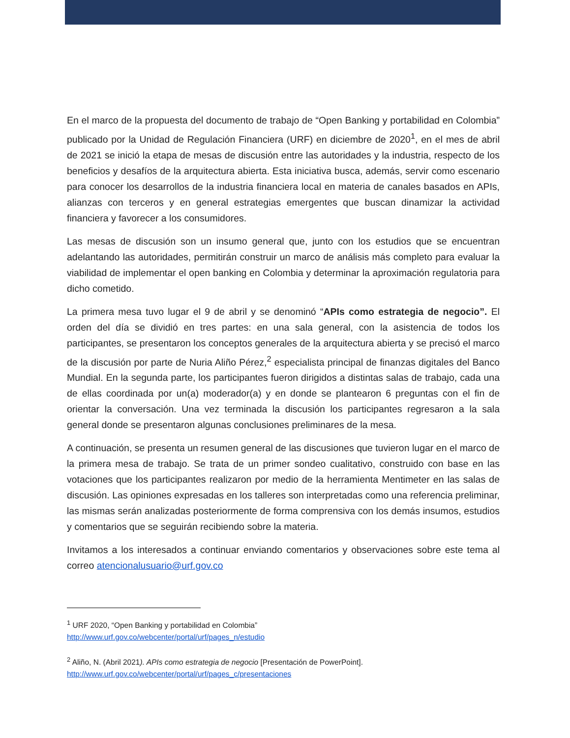En el marco de la propuesta del documento de trabajo de “Open Banking y portabilidad en Colombia” publicado por la Unidad de Regulación Financiera (URF) en diciembre de 2020<sup>1</sup>, en el mes de abril de 2021 se inició la etapa de mesas de discusión entre las autoridades y la industria, respecto de los beneficios y desafíos de la arquitectura abierta. Esta iniciativa busca, además, servir como escenario para conocer los desarrollos de la industria financiera local en materia de canales basados en APIs, alianzas con terceros y en general estrategias emergentes que buscan dinamizar la actividad financiera y favorecer a los consumidores.
Las mesas de discusión son un insumo general que, junto con los estudios que se encuentran adelantando las autoridades, permitirán construir un marco de análisis más completo para evaluar la viabilidad de implementar el open banking en Colombia y determinar la aproximación regulatoria para dicho cometido.
La primera mesa tuvo lugar el 9 de abril y se denominó “APIs como estrategia de negocio”. El orden del día se dividió en tres partes: en una sala general, con la asistencia de todos los participantes, se presentaron los conceptos generales de la arquitectura abierta y se precisó el marco de la discusión por parte de Nuria Aliño Pérez,<sup>2</sup> especialista principal de finanzas digitales del Banco Mundial. En la segunda parte, los participantes fueron dirigidos a distintas salas de trabajo, cada una de ellas coordinada por un(a) moderador(a) y en donde se plantearon 6 preguntas con el fin de orientar la conversación. Una vez terminada la discusión los participantes regresaron a la sala general donde se presentaron algunas conclusiones preliminares de la mesa.
A continuación, se presenta un resumen general de las discusiones que tuvieron lugar en el marco de la primera mesa de trabajo. Se trata de un primer sondeo cualitativo, construido con base en las votaciones que los participantes realizaron por medio de la herramienta Mentimeter en las salas de discusión. Las opiniones expresadas en los talleres son interpretadas como una referencia preliminar, las mismas serán analizadas posteriormente de forma comprensiva con los demás insumos, estudios y comentarios que se seguirán recibiendo sobre la materia.
Invitamos a los interesados a continuar enviando comentarios y observaciones sobre este tema al correo atencionalusuario@urf.gov.co
<sup>1</sup> URF 2020, “Open Banking y portabilidad en Colombia”
http://www.urf.gov.co/webcenter/portal/urf/pages_n/estudio
<sup>2</sup> Aliño, N. (Abril 2021). APIs como estrategia de negocio [Presentación de PowerPoint].
http://www.urf.gov.co/webcenter/portal/urf/pages_c/presentaciones